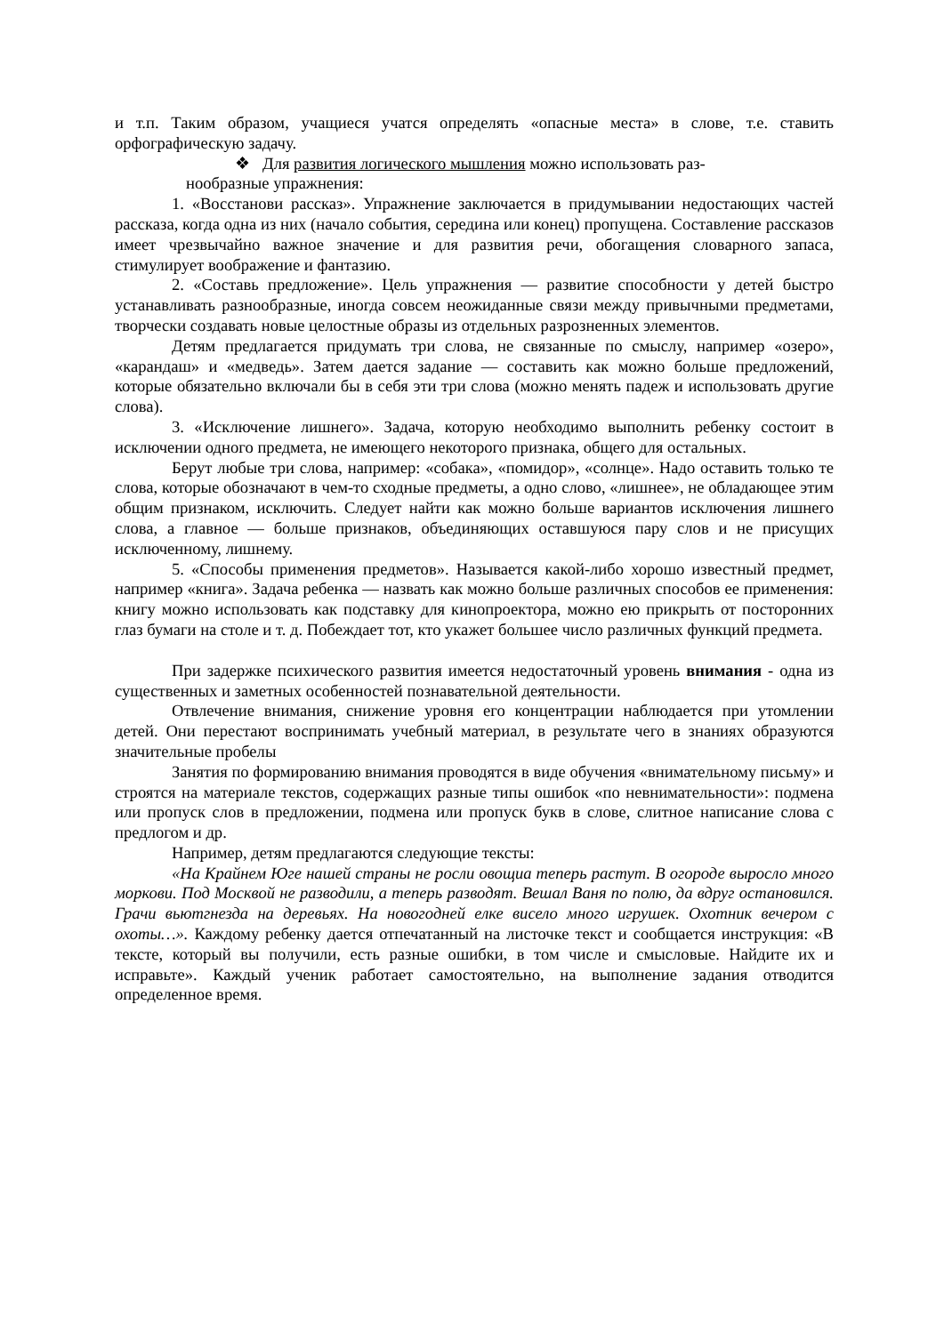и т.п. Таким образом, учащиеся учатся определять «опасные места» в слове, т.е. ставить орфографическую задачу.
❖ Для развития логического мышления можно использовать раз-
нообразные упражнения:
1. «Восстанови рассказ». Упражнение заключается в придумывании недостающих частей рассказа, когда одна из них (начало события, середина или конец) пропущена. Составление рассказов имеет чрезвычайно важное значение и для развития речи, обогащения словарного запаса, стимулирует воображение и фантазию.
2. «Составь предложение». Цель упражнения — развитие способности у детей быстро устанавливать разнообразные, иногда совсем неожиданные связи между привычными предметами, творчески создавать новые целостные образы из отдельных разрозненных элементов.
Детям предлагается придумать три слова, не связанные по смыслу, например «озеро», «карандаш» и «медведь». Затем дается задание — составить как можно больше предложений, которые обязательно включали бы в себя эти три слова (можно менять падеж и использовать другие слова).
3. «Исключение лишнего». Задача, которую необходимо выполнить ребенку состоит в исключении одного предмета, не имеющего некоторого признака, общего для остальных.
Берут любые три слова, например: «собака», «помидор», «солнце». Надо оставить только те слова, которые обозначают в чем-то сходные предметы, а одно слово, «лишнее», не обладающее этим общим признаком, исключить. Следует найти как можно больше вариантов исключения лишнего слова, а главное — больше признаков, объединяющих оставшуюся пару слов и не присущих исключенному, лишнему.
5. «Способы применения предметов». Называется какой-либо хорошо известный предмет, например «книга». Задача ребенка — назвать как можно больше различных способов ее применения: книгу можно использовать как подставку для кинопроектора, можно ею прикрыть от посторонних глаз бумаги на столе и т. д. Побеждает тот, кто укажет большее число различных функций предмета.
При задержке психического развития имеется недостаточный уровень внимания - одна из существенных и заметных особенностей познавательной деятельности.
Отвлечение внимания, снижение уровня его концентрации наблюдается при утомлении детей. Они перестают воспринимать учебный материал, в результате чего в знаниях образуются значительные пробелы
Занятия по формированию внимания проводятся в виде обучения «внимательному письму» и строятся на материале текстов, содержащих разные типы ошибок «по невнимательности»: подмена или пропуск слов в предложении, подмена или пропуск букв в слове, слитное написание слова с предлогом и др.
Например, детям предлагаются следующие тексты:
«На Крайнем Юге нашей страны не росли овощиа теперь растут. В огороде выросло много моркови. Под Москвой не разводили, а теперь разводят. Вешал Ваня по полю, да вдруг остановился. Грачи вьютгнезда на деревьях. На новогодней елке висело много игрушек. Охотник вечером с охоты…». Каждому ребенку дается отпечатанный на листочке текст и сообщается инструкция: «В тексте, который вы получили, есть разные ошибки, в том числе и смысловые. Найдите их и исправьте». Каждый ученик работает самостоятельно, на выполнение задания отводится определенное время.